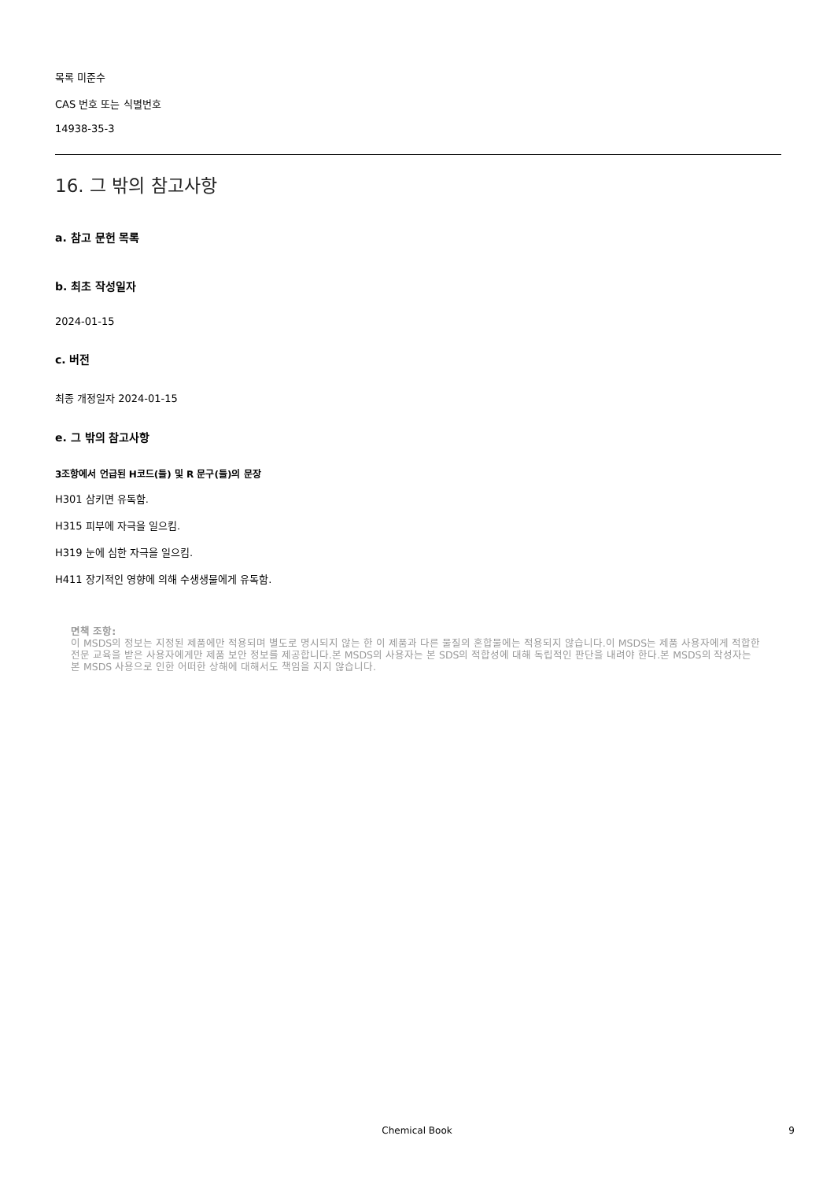목록 미준수
CAS 번호 또는 식별번호
14938-35-3
16. 그 밖의 참고사항
a. 참고 문헌 목록
b. 최초 작성일자
2024-01-15
c. 버전
최종 개정일자 2024-01-15
e. 그 밖의 참고사항
3조항에서 언급된 H코드(들) 및 R 문구(들)의 문장
H301 삼키면 유독함.
H315 피부에 자극을 일으킴.
H319 눈에 심한 자극을 일으킴.
H411 장기적인 영향에 의해 수생생물에게 유독함.
면책 조항:
이 MSDS의 정보는 지정된 제품에만 적용되며 별도로 명시되지 않는 한 이 제품과 다른 물질의 혼합물에는 적용되지 않습니다.이 MSDS는 제품 사용자에게 적합한 전문 교육을 받은 사용자에게만 제품 보안 정보를 제공합니다.본 MSDS의 사용자는 본 SDS의 적합성에 대해 독립적인 판단을 내려야 한다.본 MSDS의 작성자는 본 MSDS 사용으로 인한 어떠한 상해에 대해서도 책임을 지지 않습니다.
Chemical Book
9